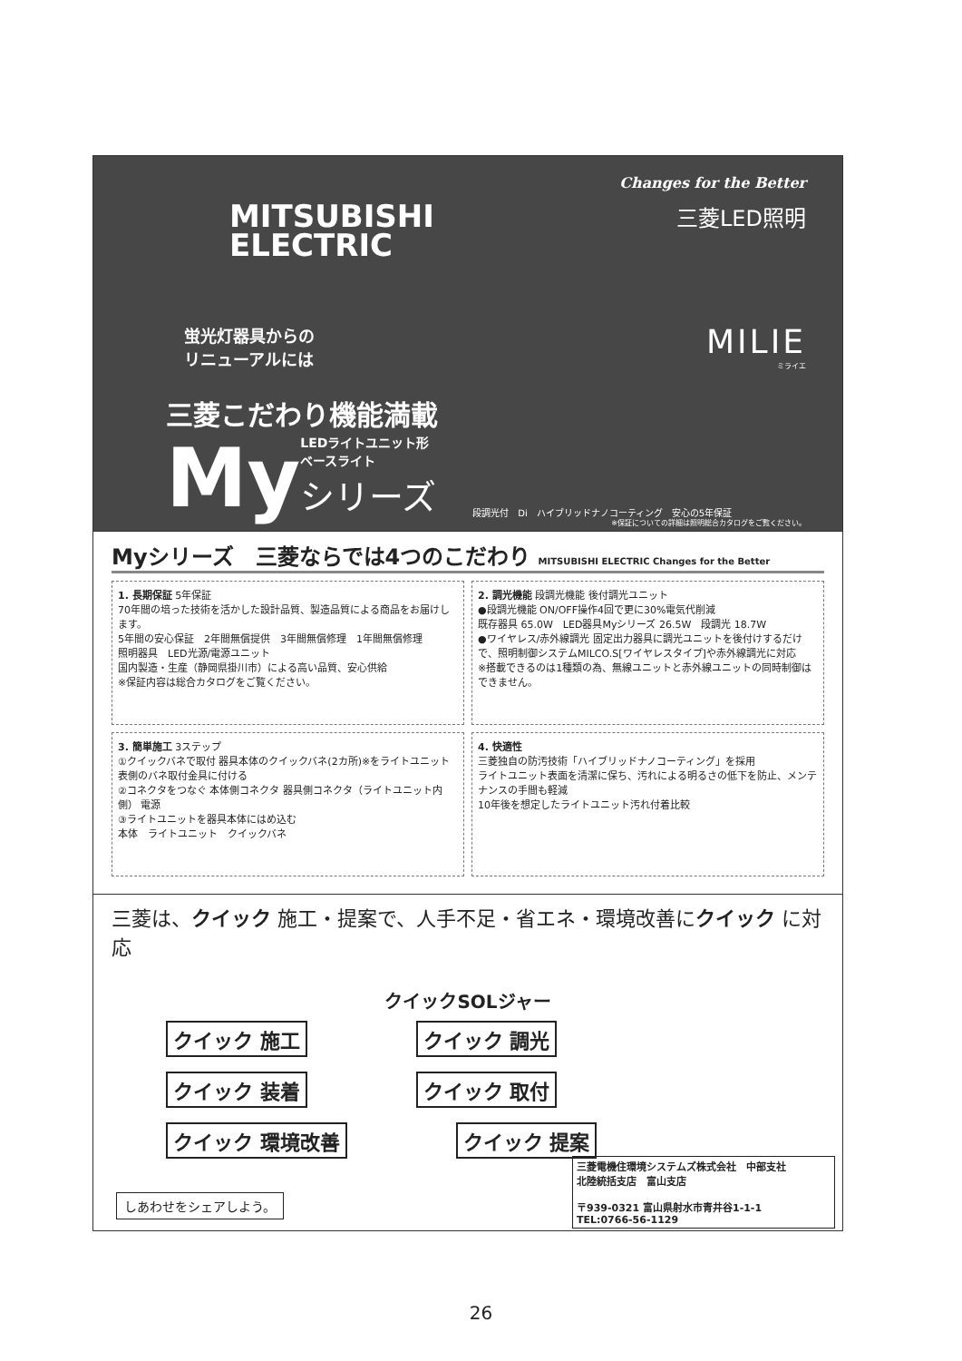MITSUBISHI
ELECTRIC
Changes for the Better
三菱LED照明
MILIE
ミライエ
蛍光灯器具からの
リニューアルには
三菱こだわり機能満載
My
LEDライトユニット形
ベースライト
シリーズ
段調光付　Di　ハイブリッドナノコーティング　安心の5年保証
※保証についての詳細は照明総合カタログをご覧ください。
Myシリーズ　三菱ならでは4つのこだわり MITSUBISHI ELECTRIC Changes for the Better
1. 長期保証 5年保証
70年間の培った技術を活かした設計品質、製造品質による商品をお届けします。
5年間の安心保証　2年間無償提供　3年間無償修理　1年間無償修理
照明器具　LED光源/電源ユニット
国内製造・生産（静岡県掛川市）による高い品質、安心供給
※保証内容は総合カタログをご覧ください。
2. 調光機能 段調光機能 後付調光ユニット
●段調光機能 ON/OFF操作4回で更に30%電気代削減
既存器具 65.0W　LED器具Myシリーズ 26.5W　段調光 18.7W
●ワイヤレス/赤外線調光 固定出力器具に調光ユニットを後付けするだけで、照明制御システムMILCO.S[ワイヤレスタイプ]や赤外線調光に対応
※搭載できるのは1種類の為、無線ユニットと赤外線ユニットの同時制御はできません。
3. 簡単施工 3ステップ
①クイックバネで取付 器具本体のクイックバネ(2カ所)※をライトユニット表側のバネ取付金具に付ける
②コネクタをつなぐ 本体側コネクタ 器具側コネクタ（ライトユニット内側） 電源
③ライトユニットを器具本体にはめ込む
本体　ライトユニット　クイックバネ
4. 快適性
三菱独自の防汚技術「ハイブリッドナノコーティング」を採用
ライトユニット表面を清潔に保ち、汚れによる明るさの低下を防止、メンテナンスの手間も軽減
10年後を想定したライトユニット汚れ付着比較
三菱は、クイック 施工・提案で、人手不足・省エネ・環境改善にクイック に対応
クイックSOLジャー
クイック 施工 クイック 調光
クイック 装着 クイック 取付
クイック 環境改善 クイック 提案
しあわせをシェアしよう。
三菱電機住環境システムズ株式会社　中部支社
北陸統括支店　富山支店
〒939-0321 富山県射水市青井谷1-1-1
TEL:0766-56-1129
26